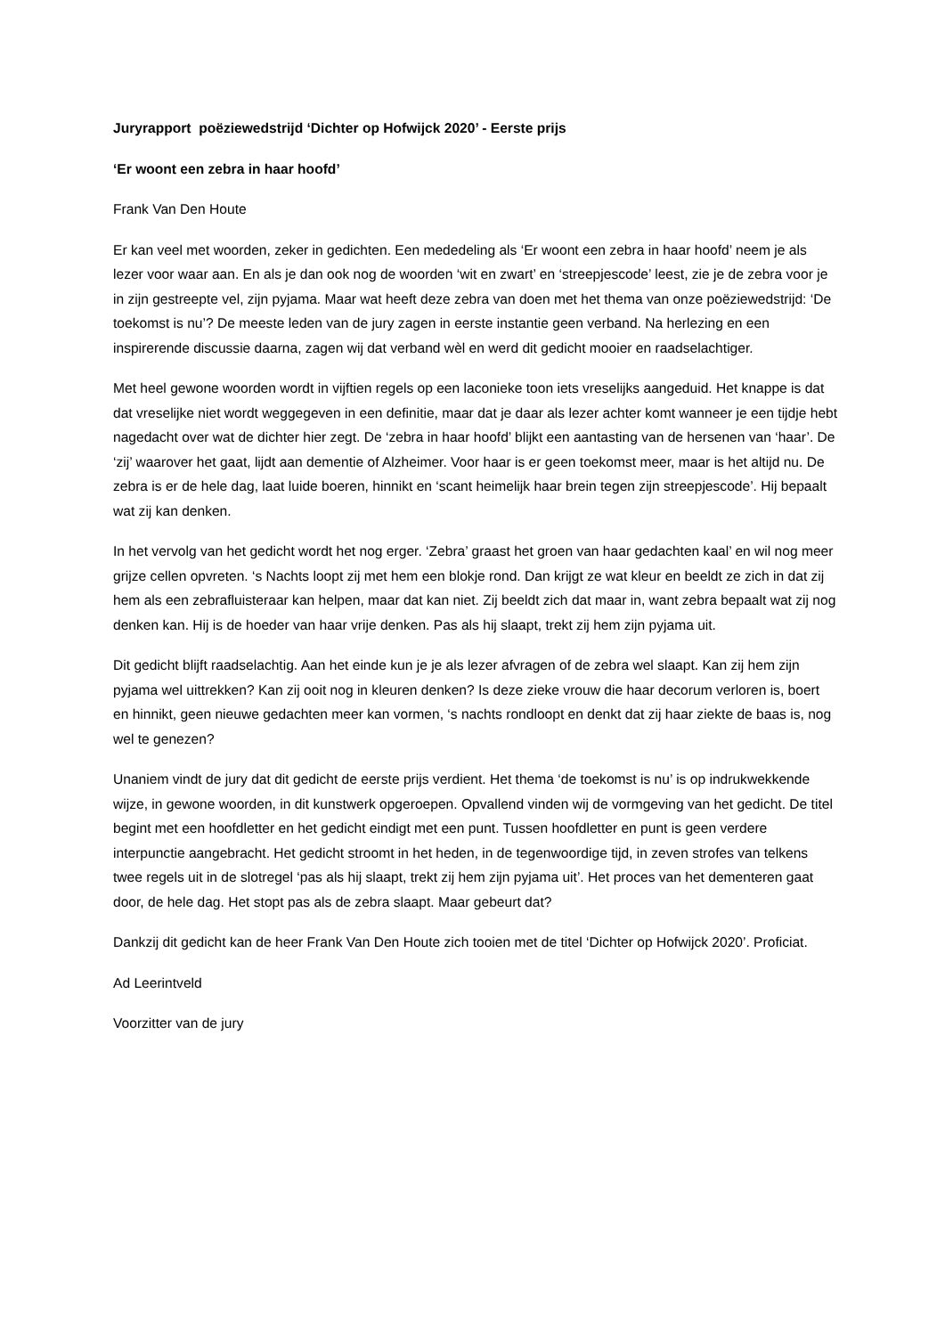Juryrapport poëziewedstrijd ‘Dichter op Hofwijck 2020’ - Eerste prijs
‘Er woont een zebra in haar hoofd’
Frank Van Den Houte
Er kan veel met woorden, zeker in gedichten. Een mededeling als ‘Er woont een zebra in haar hoofd’ neem je als lezer voor waar aan. En als je dan ook nog de woorden ‘wit en zwart’ en ‘streepjescode’ leest, zie je de zebra voor je in zijn gestreepte vel, zijn pyjama. Maar wat heeft deze zebra van doen met het thema van onze poëziewedstrijd: ‘De toekomst is nu’? De meeste leden van de jury zagen in eerste instantie geen verband. Na herlezing en een inspirerende discussie daarna, zagen wij dat verband wèl en werd dit gedicht mooier en raadselachtiger.
Met heel gewone woorden wordt in vijftien regels op een laconieke toon iets vreselijks aangeduid. Het knappe is dat dat vreselijke niet wordt weggegeven in een definitie, maar dat je daar als lezer achter komt wanneer je een tijdje hebt nagedacht over wat de dichter hier zegt. De ‘zebra in haar hoofd’ blijkt een aantasting van de hersenen van ‘haar’. De ‘zij’ waarover het gaat, lijdt aan dementie of Alzheimer. Voor haar is er geen toekomst meer, maar is het altijd nu. De zebra is er de hele dag, laat luide boeren, hinnikt en ‘scant heimelijk haar brein tegen zijn streepjescode’. Hij bepaalt wat zij kan denken.
In het vervolg van het gedicht wordt het nog erger. ‘Zebra’ graast het groen van haar gedachten kaal’ en wil nog meer grijze cellen opvreten. ‘s Nachts loopt zij met hem een blokje rond. Dan krijgt ze wat kleur en beeldt ze zich in dat zij hem als een zebrafluisteraar kan helpen, maar dat kan niet. Zij beeldt zich dat maar in, want zebra bepaalt wat zij nog denken kan. Hij is de hoeder van haar vrije denken. Pas als hij slaapt, trekt zij hem zijn pyjama uit.
Dit gedicht blijft raadselachtig. Aan het einde kun je je als lezer afvragen of de zebra wel slaapt. Kan zij hem zijn pyjama wel uittrekken? Kan zij ooit nog in kleuren denken? Is deze zieke vrouw die haar decorum verloren is, boert en hinnikt, geen nieuwe gedachten meer kan vormen, ‘s nachts rondloopt en denkt dat zij haar ziekte de baas is, nog wel te genezen?
Unaniem vindt de jury dat dit gedicht de eerste prijs verdient. Het thema ‘de toekomst is nu’ is op indrukwekkende wijze, in gewone woorden, in dit kunstwerk opgeroepen. Opvallend vinden wij de vormgeving van het gedicht. De titel begint met een hoofdletter en het gedicht eindigt met een punt. Tussen hoofdletter en punt is geen verdere interpunctie aangebracht. Het gedicht stroomt in het heden, in de tegenwoordige tijd, in zeven strofes van telkens twee regels uit in de slotregel ‘pas als hij slaapt, trekt zij hem zijn pyjama uit’. Het proces van het dementeren gaat door, de hele dag. Het stopt pas als de zebra slaapt. Maar gebeurt dat?
Dankzij dit gedicht kan de heer Frank Van Den Houte zich tooien met de titel ‘Dichter op Hofwijck 2020’. Proficiat.
Ad Leerintveld
Voorzitter van de jury